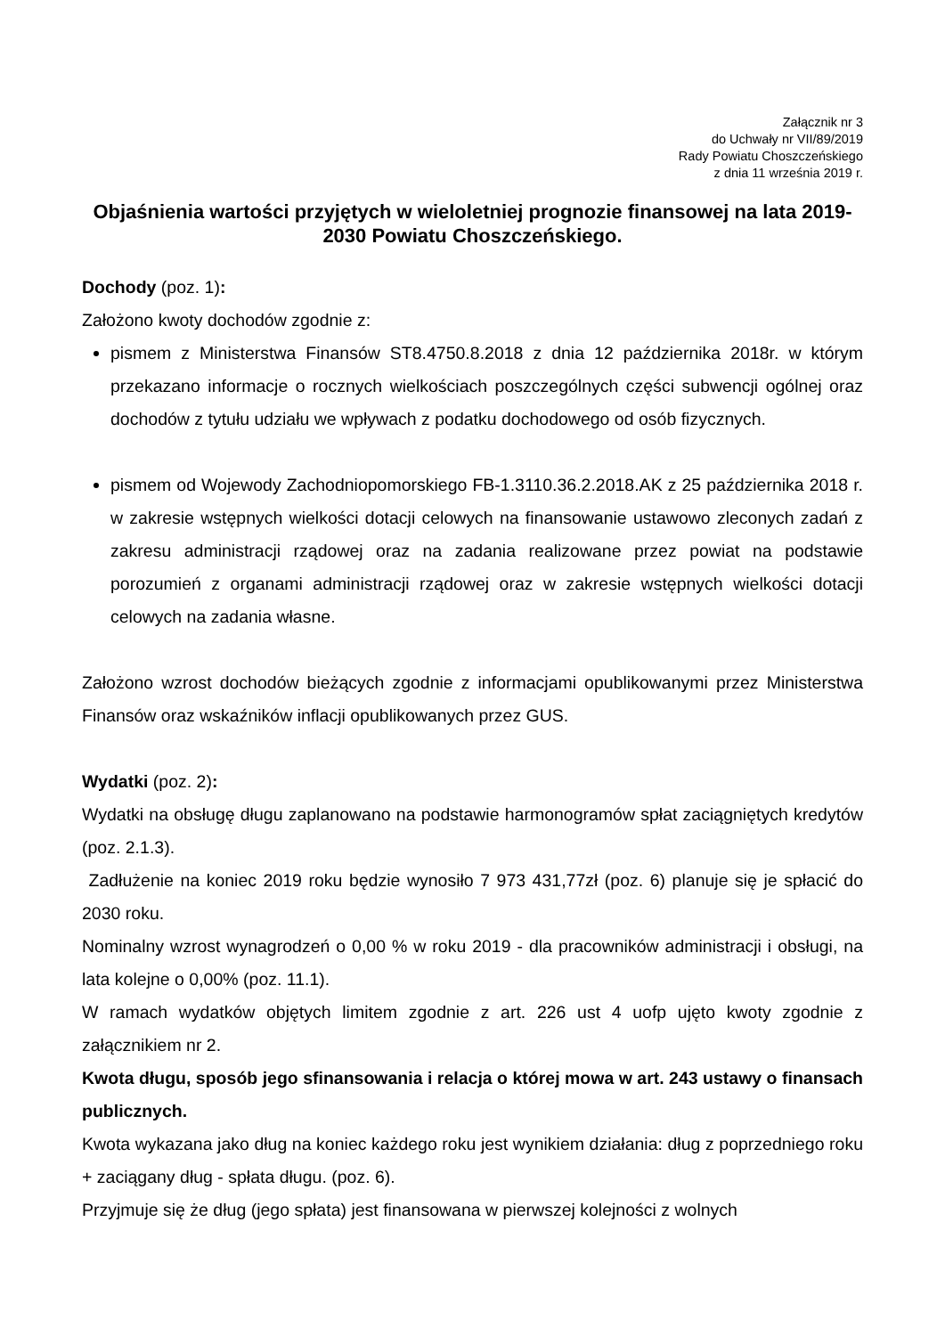Załącznik nr 3
do Uchwały nr VII/89/2019
Rady Powiatu Choszczeńskiego
z dnia 11 września 2019 r.
Objaśnienia wartości przyjętych w wieloletniej prognozie finansowej na lata 2019-2030 Powiatu Choszczeńskiego.
Dochody (poz. 1):
Założono kwoty dochodów zgodnie z:
pismem z Ministerstwa Finansów ST8.4750.8.2018 z dnia 12 października 2018r. w którym przekazano informacje o rocznych wielkościach poszczególnych części subwencji ogólnej oraz dochodów z tytułu udziału we wpływach z podatku dochodowego od osób fizycznych.
pismem od Wojewody Zachodniopomorskiego FB-1.3110.36.2.2018.AK z 25 października 2018 r. w zakresie wstępnych wielkości dotacji celowych na finansowanie ustawowo zleconych zadań z zakresu administracji rządowej oraz na zadania realizowane przez powiat na podstawie porozumień z organami administracji rządowej oraz w zakresie wstępnych wielkości dotacji celowych na zadania własne.
Założono wzrost dochodów bieżących zgodnie z informacjami opublikowanymi przez Ministerstwa Finansów oraz wskaźników inflacji opublikowanych przez GUS.
Wydatki (poz. 2):
Wydatki na obsługę długu zaplanowano na podstawie harmonogramów spłat zaciągniętych kredytów (poz. 2.1.3).
Zadłużenie na koniec 2019 roku będzie wynosiło 7 973 431,77zł (poz. 6) planuje się je spłacić do 2030 roku.
Nominalny wzrost wynagrodzeń o 0,00 % w roku 2019 - dla pracowników administracji i obsługi, na lata kolejne o 0,00% (poz. 11.1).
W ramach wydatków objętych limitem zgodnie z art. 226 ust 4 uofp ujęto kwoty zgodnie z załącznikiem nr 2.
Kwota długu, sposób jego sfinansowania i relacja o której mowa w art. 243 ustawy o finansach publicznych.
Kwota wykazana jako dług na koniec każdego roku jest wynikiem działania: dług z poprzedniego roku + zaciągany dług - spłata długu. (poz. 6).
Przyjmuje się że dług (jego spłata) jest finansowana w pierwszej kolejności z wolnych